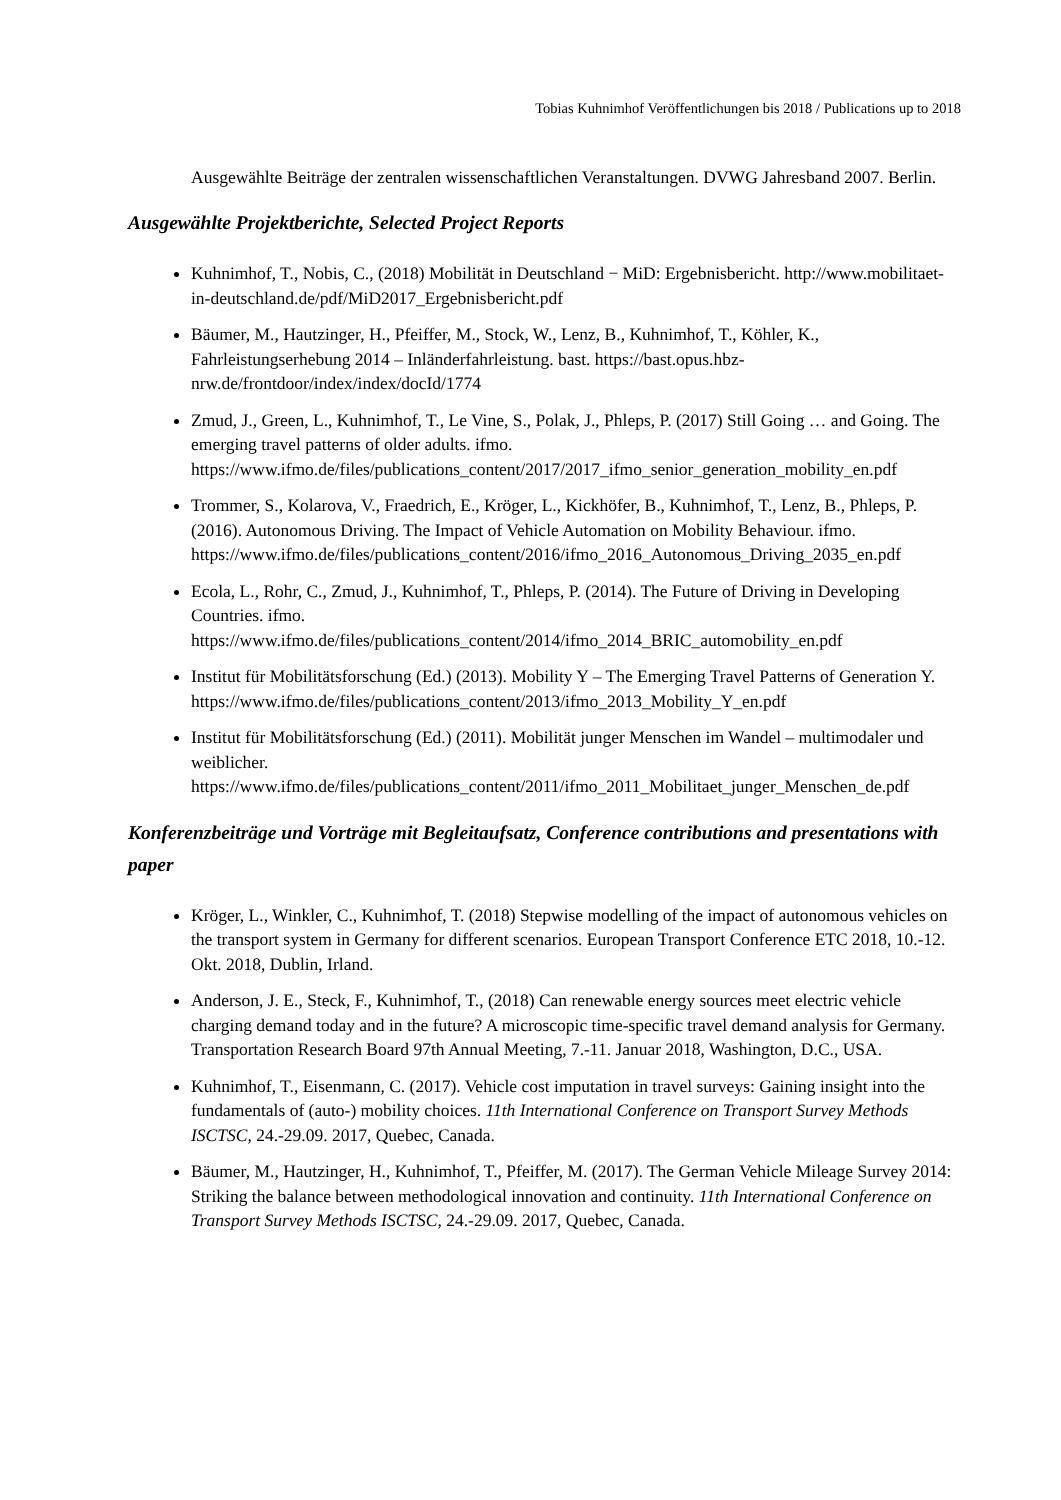Tobias Kuhnimhof Veröffentlichungen bis 2018 / Publications up to 2018
Ausgewählte Beiträge der zentralen wissenschaftlichen Veranstaltungen. DVWG Jahresband 2007. Berlin.
Ausgewählte Projektberichte, Selected Project Reports
Kuhnimhof, T., Nobis, C., (2018) Mobilität in Deutschland − MiD: Ergebnisbericht. http://www.mobilitaet-in-deutschland.de/pdf/MiD2017_Ergebnisbericht.pdf
Bäumer, M., Hautzinger, H., Pfeiffer, M., Stock, W., Lenz, B., Kuhnimhof, T., Köhler, K., Fahrleistungserhebung 2014 – Inländerfahrleistung. bast. https://bast.opus.hbz-nrw.de/frontdoor/index/index/docId/1774
Zmud, J., Green, L., Kuhnimhof, T., Le Vine, S., Polak, J., Phleps, P. (2017) Still Going … and Going. The emerging travel patterns of older adults. ifmo. https://www.ifmo.de/files/publications_content/2017/2017_ifmo_senior_generation_mobility_en.pdf
Trommer, S., Kolarova, V., Fraedrich, E., Kröger, L., Kickhöfer, B., Kuhnimhof, T., Lenz, B., Phleps, P. (2016). Autonomous Driving. The Impact of Vehicle Automation on Mobility Behaviour. ifmo. https://www.ifmo.de/files/publications_content/2016/ifmo_2016_Autonomous_Driving_2035_en.pdf
Ecola, L., Rohr, C., Zmud, J., Kuhnimhof, T., Phleps, P. (2014). The Future of Driving in Developing Countries. ifmo. https://www.ifmo.de/files/publications_content/2014/ifmo_2014_BRIC_automobility_en.pdf
Institut für Mobilitätsforschung (Ed.) (2013). Mobility Y – The Emerging Travel Patterns of Generation Y. https://www.ifmo.de/files/publications_content/2013/ifmo_2013_Mobility_Y_en.pdf
Institut für Mobilitätsforschung (Ed.) (2011). Mobilität junger Menschen im Wandel – multimodaler und weiblicher. https://www.ifmo.de/files/publications_content/2011/ifmo_2011_Mobilitaet_junger_Menschen_de.pdf
Konferenzbeiträge und Vorträge mit Begleitaufsatz, Conference contributions and presentations with paper
Kröger, L., Winkler, C., Kuhnimhof, T. (2018) Stepwise modelling of the impact of autonomous vehicles on the transport system in Germany for different scenarios. European Transport Conference ETC 2018, 10.-12. Okt. 2018, Dublin, Irland.
Anderson, J. E., Steck, F., Kuhnimhof, T., (2018) Can renewable energy sources meet electric vehicle charging demand today and in the future? A microscopic time-specific travel demand analysis for Germany. Transportation Research Board 97th Annual Meeting, 7.-11. Januar 2018, Washington, D.C., USA.
Kuhnimhof, T., Eisenmann, C. (2017). Vehicle cost imputation in travel surveys: Gaining insight into the fundamentals of (auto-) mobility choices. 11th International Conference on Transport Survey Methods ISCTSC, 24.-29.09. 2017, Quebec, Canada.
Bäumer, M., Hautzinger, H., Kuhnimhof, T., Pfeiffer, M. (2017). The German Vehicle Mileage Survey 2014: Striking the balance between methodological innovation and continuity. 11th International Conference on Transport Survey Methods ISCTSC, 24.-29.09. 2017, Quebec, Canada.